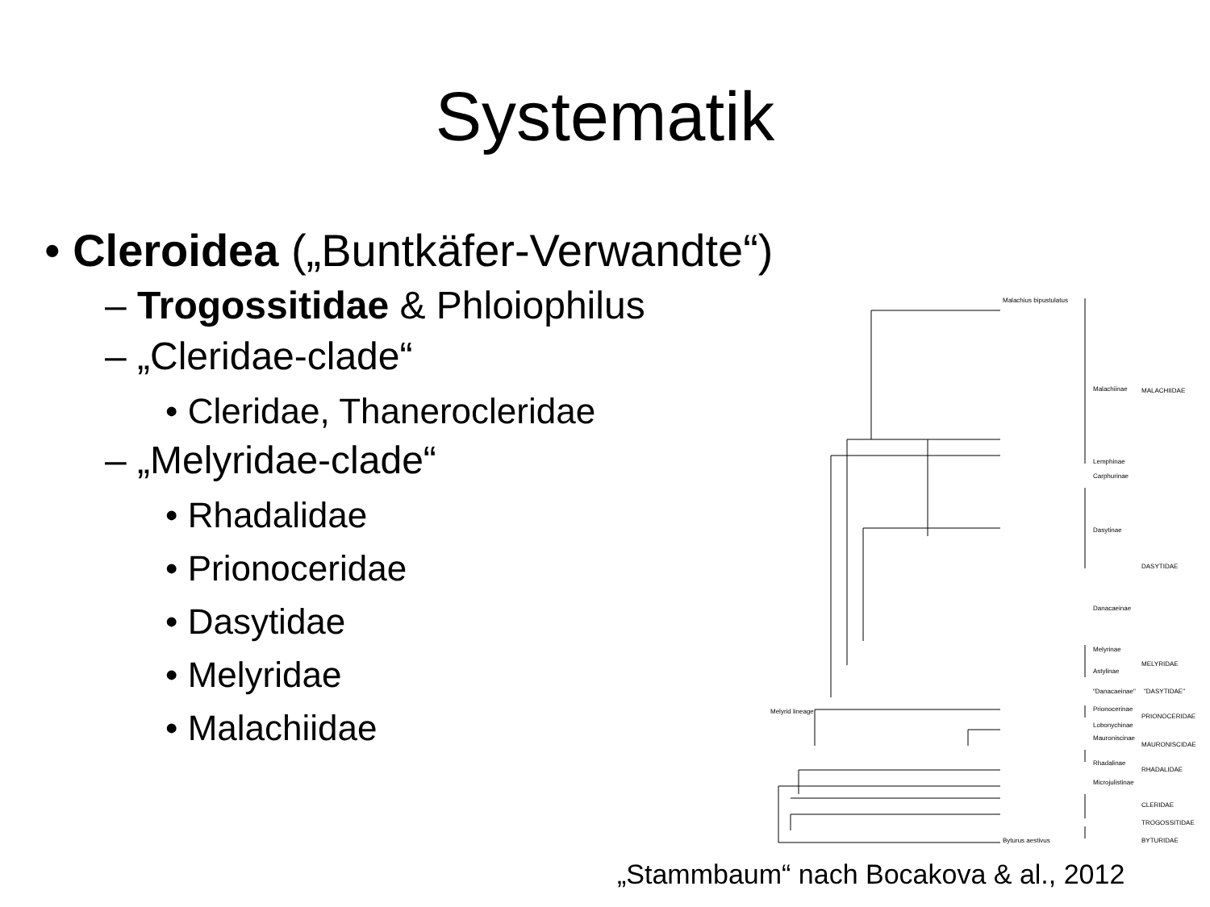Systematik
• Cleroidea („Buntkäfer-Verwandte“)
– Trogossitidae & Phloiophilus
– „Cleridae-clade“
• Cleridae, Thanerocleridae
– „Melyridae-clade“
• Rhadalidae
• Prionoceridae
• Dasytidae
• Melyridae
• Malachiidae
Malachiinae
MALACHIIDAE
Lemphinae
Carphurinae
Dasytinae
DASYTIDAE
Danacaeinae
Melyrinae
MELYRIDAE
Astylinae
"Danacaeinae"
"DASYTIDAE"
Prionocerinae
PRIONOCERIDAE
Lobonychinae
Mauroniscinae
MAURONISCIDAE
Rhadalinae
RHADALIDAE
Microjulistinae
CLERIDAE
TROGOSSITIDAE
BYTURIDAE
Malachius bipustulatus
Byturus aestivus
Melyrid lineage
„Stammbaum“ nach Bocakova & al., 2012